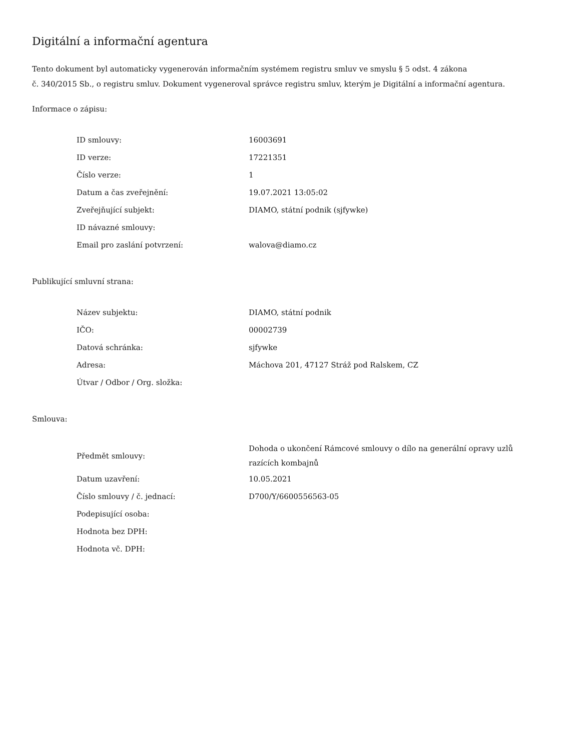Digitální a informační agentura
Tento dokument byl automaticky vygenerován informačním systémem registru smluv ve smyslu § 5 odst. 4 zákona
č. 340/2015 Sb., o registru smluv. Dokument vygeneroval správce registru smluv, kterým je Digitální a informační agentura.
Informace o zápisu:
| ID smlouvy: | 16003691 |
| ID verze: | 17221351 |
| Číslo verze: | 1 |
| Datum a čas zveřejnění: | 19.07.2021 13:05:02 |
| Zveřejňující subjekt: | DIAMO, státní podnik (sjfywke) |
| ID návazné smlouvy: | |
| Email pro zaslání potvrzení: | walova@diamo.cz |
Publikující smluvní strana:
| Název subjektu: | DIAMO, státní podnik |
| IČO: | 00002739 |
| Datová schránka: | sjfywke |
| Adresa: | Máchova 201, 47127 Stráž pod Ralskem, CZ |
| Útvar / Odbor / Org. složka: | |
Smlouva:
| Předmět smlouvy: | Dohoda o ukončení Rámcové smlouvy o dílo na generální opravy uzlů razících kombajnů |
| Datum uzavření: | 10.05.2021 |
| Číslo smlouvy / č. jednací: | D700/Y/6600556563-05 |
| Podepisující osoba: | |
| Hodnota bez DPH: | |
| Hodnota vč. DPH: | |